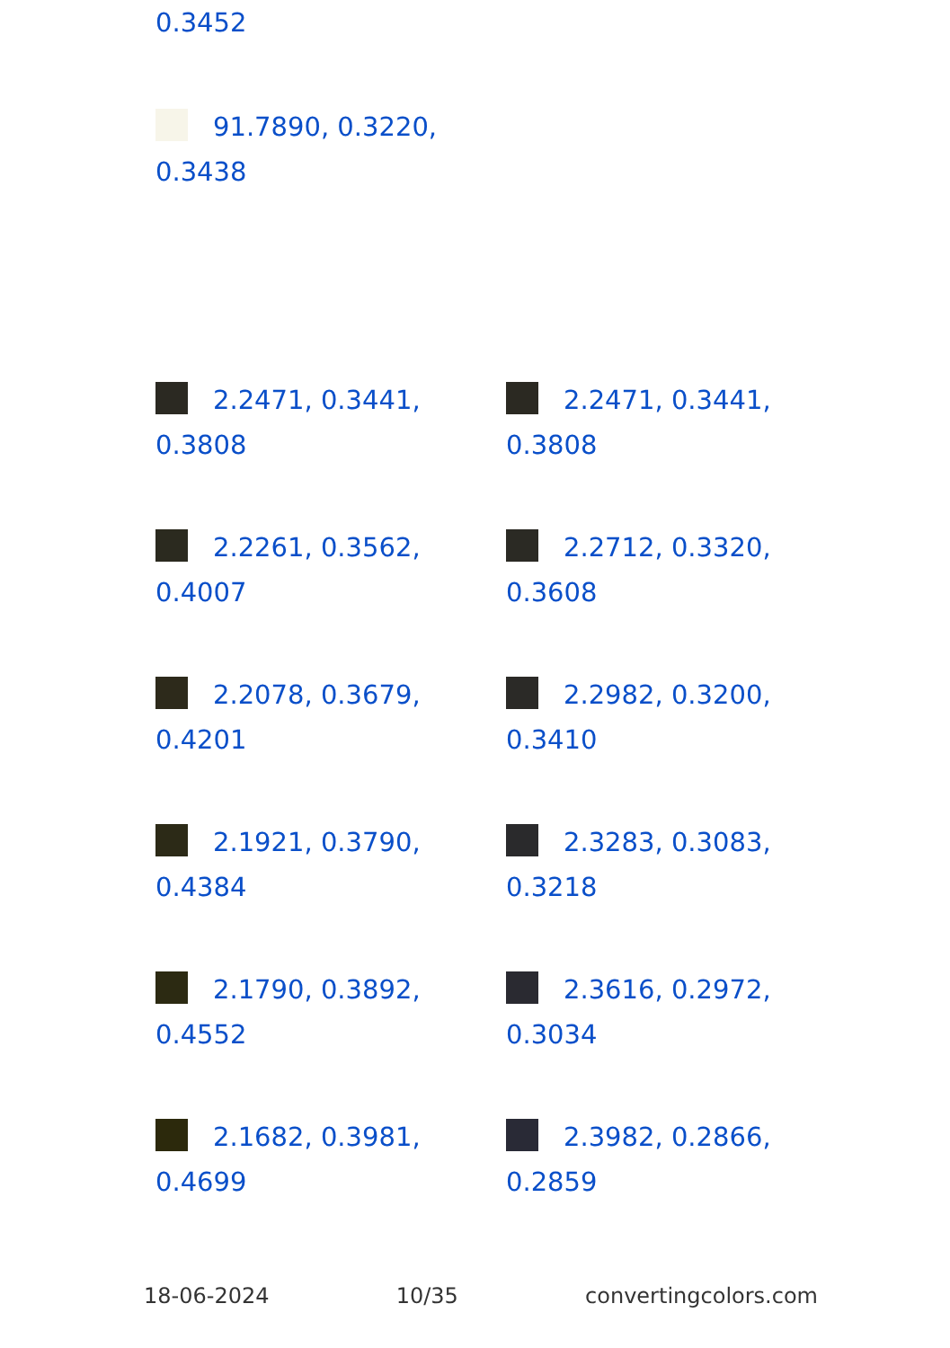0.3452
91.7890, 0.3220, 0.3438
2.2471, 0.3441, 0.3808
2.2471, 0.3441, 0.3808
2.2261, 0.3562, 0.4007
2.2712, 0.3320, 0.3608
2.2078, 0.3679, 0.4201
2.2982, 0.3200, 0.3410
2.1921, 0.3790, 0.4384
2.3283, 0.3083, 0.3218
2.1790, 0.3892, 0.4552
2.3616, 0.2972, 0.3034
2.1682, 0.3981, 0.4699
2.3982, 0.2866, 0.2859
18-06-2024 10/35 convertingcolors.com